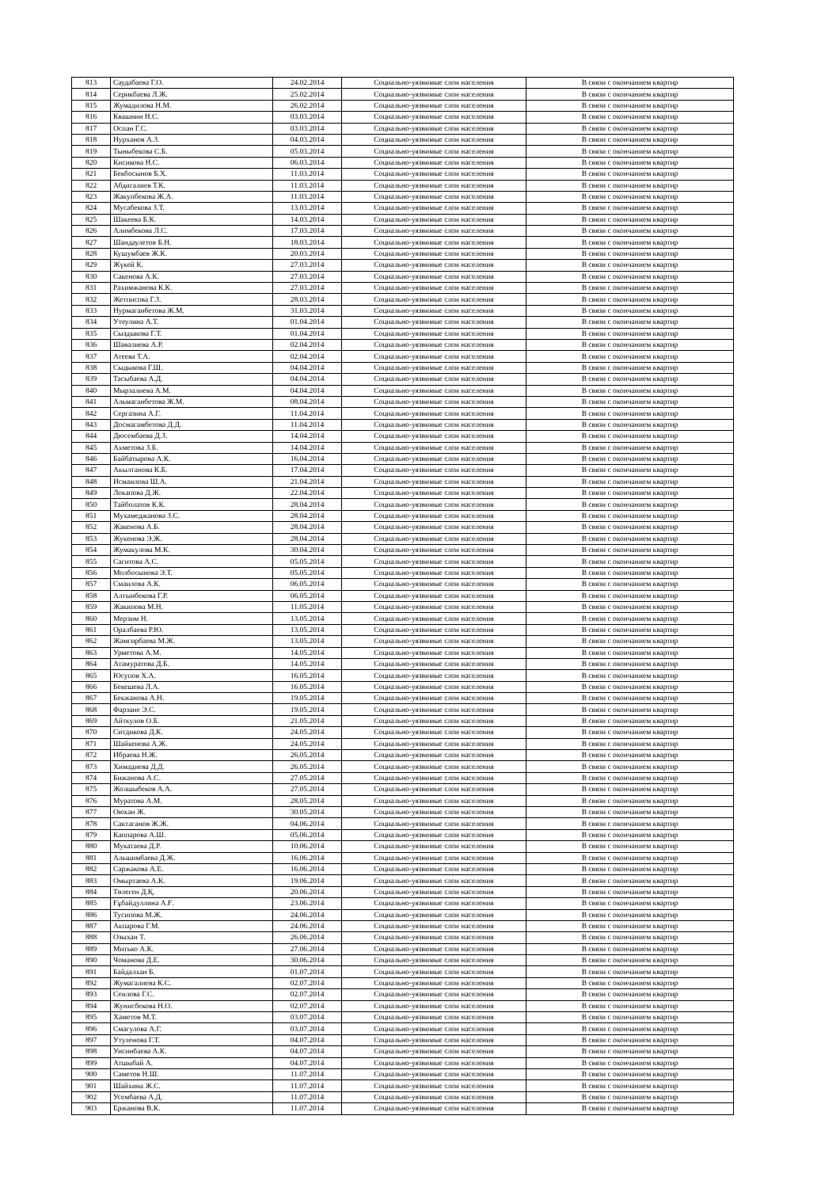| 813 | Саудабаева Г.О. | 24.02.2014 | Социально-уязвимые слои населения | В связи с окончанием квартир |
| 814 | Серикбаева Л.Ж. | 25.02.2014 | Социально-уязвимые слои населения | В связи с окончанием квартир |
| 815 | Жумадилова Н.М. | 26.02.2014 | Социально-уязвимые слои населения | В связи с окончанием квартир |
| 816 | Квашнин Н.С. | 03.03.2014 | Социально-уязвимые слои населения | В связи с окончанием квартир |
| 817 | Оспан Г.С. | 03.03.2014 | Социально-уязвимые слои населения | В связи с окончанием квартир |
| 818 | Нурханов А.З. | 04.03.2014 | Социально-уязвимые слои населения | В связи с окончанием квартир |
| 819 | Тыныбекова С.Б. | 05.03.2014 | Социально-уязвимые слои населения | В связи с окончанием квартир |
| 820 | Кисикова Н.С. | 06.03.2014 | Социально-уязвимые слои населения | В связи с окончанием квартир |
| 821 | Бекбосынов Б.Х. | 11.03.2014 | Социально-уязвимые слои населения | В связи с окончанием квартир |
| 822 | Абдигалиев Т.К. | 11.03.2014 | Социально-уязвимые слои населения | В связи с окончанием квартир |
| 823 | Жакупбекова Ж.А. | 11.03.2014 | Социально-уязвимые слои населения | В связи с окончанием квартир |
| 824 | Мусабекова З.Т. | 13.03.2014 | Социально-уязвимые слои населения | В связи с окончанием квартир |
| 825 | Шакеева Б.К. | 14.03.2014 | Социально-уязвимые слои населения | В связи с окончанием квартир |
| 826 | Алимбекова Л.С. | 17.03.2014 | Социально-уязвимые слои населения | В связи с окончанием квартир |
| 827 | Шандаулетов Б.Н. | 18.03.2014 | Социально-уязвимые слои населения | В связи с окончанием квартир |
| 828 | Кушумбаев Ж.К. | 20.03.2014 | Социально-уязвимые слои населения | В связи с окончанием квартир |
| 829 | Жүкей К. | 27.03.2014 | Социально-уязвимые слои населения | В связи с окончанием квартир |
| 830 | Сакенова А.К. | 27.03.2014 | Социально-уязвимые слои населения | В связи с окончанием квартир |
| 831 | Рахимжанова К.К. | 27.03.2014 | Социально-уязвимые слои населения | В связи с окончанием квартир |
| 832 | Жетписова Г.З. | 28.03.2014 | Социально-уязвимые слои населения | В связи с окончанием квартир |
| 833 | Нурмаганбетова Ж.М. | 31.03.2014 | Социально-уязвимые слои населения | В связи с окончанием квартир |
| 834 | Утеулина А.Т. | 01.04.2014 | Социально-уязвимые слои населения | В связи с окончанием квартир |
| 835 | Сыздыкова Г.Т. | 01.04.2014 | Социально-уязвимые слои населения | В связи с окончанием квартир |
| 836 | Шавалиева А.Р. | 02.04.2014 | Социально-уязвимые слои населения | В связи с окончанием квартир |
| 837 | Атеева Т.А. | 02.04.2014 | Социально-уязвимые слои населения | В связи с окончанием квартир |
| 838 | Сыдыкова Г.Ш. | 04.04.2014 | Социально-уязвимые слои населения | В связи с окончанием квартир |
| 839 | Тасыбаева А.Д. | 04.04.2014 | Социально-уязвимые слои населения | В связи с окончанием квартир |
| 840 | Мырзалиева А.М. | 04.04.2014 | Социально-уязвимые слои населения | В связи с окончанием квартир |
| 841 | Альмаганбетова Ж.М. | 08.04.2014 | Социально-уязвимые слои населения | В связи с окончанием квартир |
| 842 | Сергазина А.Г. | 11.04.2014 | Социально-уязвимые слои населения | В связи с окончанием квартир |
| 843 | Досмагамбетова Д.Д. | 11.04.2014 | Социально-уязвимые слои населения | В связи с окончанием квартир |
| 844 | Дюсембаева Д.З. | 14.04.2014 | Социально-уязвимые слои населения | В связи с окончанием квартир |
| 845 | Ахметова З.Б. | 14.04.2014 | Социально-уязвимые слои населения | В связи с окончанием квартир |
| 846 | Байбатырова А.К. | 16.04.2014 | Социально-уязвимые слои населения | В связи с окончанием квартир |
| 847 | Акылтанова К.Б. | 17.04.2014 | Социально-уязвимые слои населения | В связи с окончанием квартир |
| 848 | Исмаилова Ш.А. | 21.04.2014 | Социально-уязвимые слои населения | В связи с окончанием квартир |
| 849 | Локапова Д.Ж. | 22.04.2014 | Социально-уязвимые слои населения | В связи с окончанием квартир |
| 850 | Тайболатов К.К. | 28.04.2014 | Социально-уязвимые слои населения | В связи с окончанием квартир |
| 851 | Мухамеджанова З.С. | 28.04.2014 | Социально-уязвимые слои населения | В связи с окончанием квартир |
| 852 | Жакенова А.Б. | 28.04.2014 | Социально-уязвимые слои населения | В связи с окончанием квартир |
| 853 | Жукенова Э.Ж. | 28.04.2014 | Социально-уязвимые слои населения | В связи с окончанием квартир |
| 854 | Жумакулова М.К. | 30.04.2014 | Социально-уязвимые слои населения | В связи с окончанием квартир |
| 855 | Сагитова А.С. | 05.05.2014 | Социально-уязвимые слои населения | В связи с окончанием квартир |
| 856 | Молбосынова Э.Т. | 05.05.2014 | Социально-уязвимые слои населения | В связи с окончанием квартир |
| 857 | Смаилова А.К. | 06.05.2014 | Социально-уязвимые слои населения | В связи с окончанием квартир |
| 858 | Алтынбекова Г.Р. | 06.05.2014 | Социально-уязвимые слои населения | В связи с окончанием квартир |
| 859 | Жакипова М.Н. | 11.05.2014 | Социально-уязвимые слои населения | В связи с окончанием квартир |
| 860 | Мерзим Н. | 13.05.2014 | Социально-уязвимые слои населения | В связи с окончанием квартир |
| 861 | Оралбаева Р.Ю. | 13.05.2014 | Социально-уязвимые слои населения | В связи с окончанием квартир |
| 862 | Жамгирбаева М.Ж. | 13.05.2014 | Социально-уязвимые слои населения | В связи с окончанием квартир |
| 863 | Урметова А.М. | 14.05.2014 | Социально-уязвимые слои населения | В связи с окончанием квартир |
| 864 | Атамуратова Д.Б. | 14.05.2014 | Социально-уязвимые слои населения | В связи с окончанием квартир |
| 865 | Юсупов Х.А. | 16.05.2014 | Социально-уязвимые слои населения | В связи с окончанием квартир |
| 866 | Бекешева Л.А. | 16.05.2014 | Социально-уязвимые слои населения | В связи с окончанием квартир |
| 867 | Бекжанова А.Н. | 19.05.2014 | Социально-уязвимые слои населения | В связи с окончанием квартир |
| 868 | Фарзане Э.С. | 19.05.2014 | Социально-уязвимые слои населения | В связи с окончанием квартир |
| 869 | Айткулов О.Б. | 21.05.2014 | Социально-уязвимые слои населения | В связи с окончанием квартир |
| 870 | Ситдикова Д.К. | 24.05.2014 | Социально-уязвимые слои населения | В связи с окончанием квартир |
| 871 | Шайкенова А.Ж. | 24.05.2014 | Социально-уязвимые слои населения | В связи с окончанием квартир |
| 872 | Ибраева Н.Ж. | 26.05.2014 | Социально-уязвимые слои населения | В связи с окончанием квартир |
| 873 | Химадиева Д.Д. | 26.05.2014 | Социально-уязвимые слои населения | В связи с окончанием квартир |
| 874 | Бижанова А.С. | 27.05.2014 | Социально-уязвимые слои населения | В связи с окончанием квартир |
| 875 | Жолшыбеков А.А. | 27.05.2014 | Социально-уязвимые слои населения | В связи с окончанием квартир |
| 876 | Муратова А.М. | 28.05.2014 | Социально-уязвимые слои населения | В связи с окончанием квартир |
| 877 | Оюхан Ж. | 30.05.2014 | Социально-уязвимые слои населения | В связи с окончанием квартир |
| 878 | Сактаганов Ж.Ж. | 04.06.2014 | Социально-уязвимые слои населения | В связи с окончанием квартир |
| 879 | Каппарова А.Ш. | 05.06.2014 | Социально-уязвимые слои населения | В связи с окончанием квартир |
| 880 | Мукатаева Д.Р. | 10.06.2014 | Социально-уязвимые слои населения | В связи с окончанием квартир |
| 881 | Альшимбаева Д.Ж. | 16.06.2014 | Социально-уязвимые слои населения | В связи с окончанием квартир |
| 882 | Саржакова А.Е. | 16.06.2014 | Социально-уязвимые слои населения | В связи с окончанием квартир |
| 883 | Омыртаева А.К. | 19.06.2014 | Социально-уязвимые слои населения | В связи с окончанием квартир |
| 884 | Төлеген Д.Қ. | 20.06.2014 | Социально-уязвимые слои населения | В связи с окончанием квартир |
| 885 | Ғұбайдуллина А.Ғ. | 23.06.2014 | Социально-уязвимые слои населения | В связи с окончанием квартир |
| 886 | Тусипова М.Ж. | 24.06.2014 | Социально-уязвимые слои населения | В связи с окончанием квартир |
| 887 | Акпарова Г.М. | 24.06.2014 | Социально-уязвимые слои населения | В связи с окончанием квартир |
| 888 | Озыхан Т. | 26.06.2014 | Социально-уязвимые слои населения | В связи с окончанием квартир |
| 889 | Митько А.К. | 27.06.2014 | Социально-уязвимые слои населения | В связи с окончанием квартир |
| 890 | Чоманова Д.Е. | 30.06.2014 | Социально-уязвимые слои населения | В связи с окончанием квартир |
| 891 | Байдалхан Б. | 01.07.2014 | Социально-уязвимые слои населения | В связи с окончанием квартир |
| 892 | Жумагалиева К.С. | 02.07.2014 | Социально-уязвимые слои населения | В связи с окончанием квартир |
| 893 | Сеилова Г.С. | 02.07.2014 | Социально-уязвимые слои населения | В связи с окончанием квартир |
| 894 | Жунисбекова Н.О. | 02.07.2014 | Социально-уязвимые слои населения | В связи с окончанием квартир |
| 895 | Хаметов М.Т. | 03.07.2014 | Социально-уязвимые слои населения | В связи с окончанием квартир |
| 896 | Смагулова А.Г. | 03.07.2014 | Социально-уязвимые слои населения | В связи с окончанием квартир |
| 897 | Утуленова Г.Т. | 04.07.2014 | Социально-уязвимые слои населения | В связи с окончанием квартир |
| 898 | Уисинбаева А.К. | 04.07.2014 | Социально-уязвимые слои населения | В связи с окончанием квартир |
| 899 | Атшыбай А. | 04.07.2014 | Социально-уязвимые слои населения | В связи с окончанием квартир |
| 900 | Саметов Н.Ш. | 11.07.2014 | Социально-уязвимые слои населения | В связи с окончанием квартир |
| 901 | Шайхина Ж.С. | 11.07.2014 | Социально-уязвимые слои населения | В связи с окончанием квартир |
| 902 | Усембаева А.Д. | 11.07.2014 | Социально-уязвимые слои населения | В связи с окончанием квартир |
| 903 | Ержанова В.К. | 11.07.2014 | Социально-уязвимые слои населения | В связи с окончанием квартир |